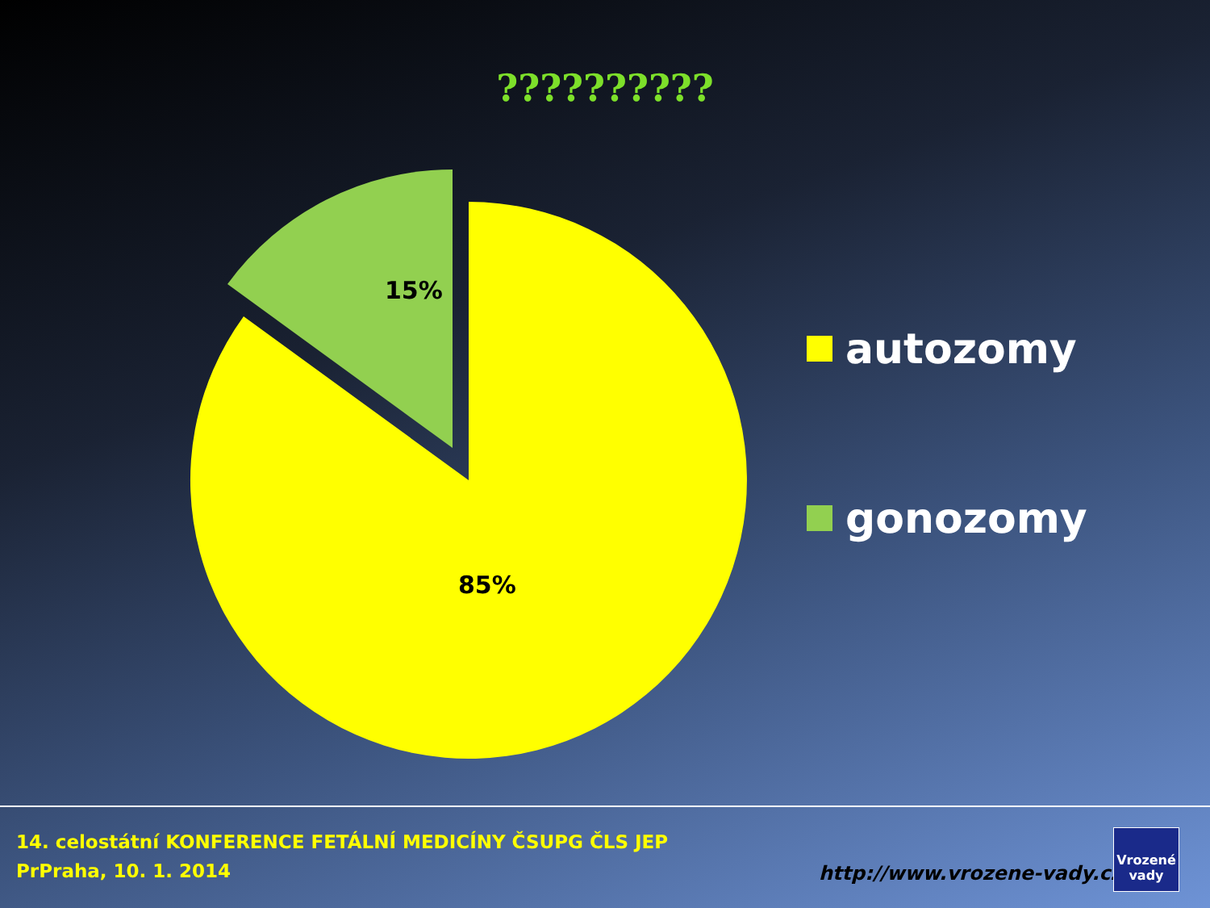??????????
15%
85%
autozomy
gonozomy
14. celostátní KONFERENCE FETÁLNÍ MEDICÍNY ČSUPG ČLS JEP
PrPraha, 10. 1. 2014
http://www.vrozene-vady.cz
Vrozené
vady